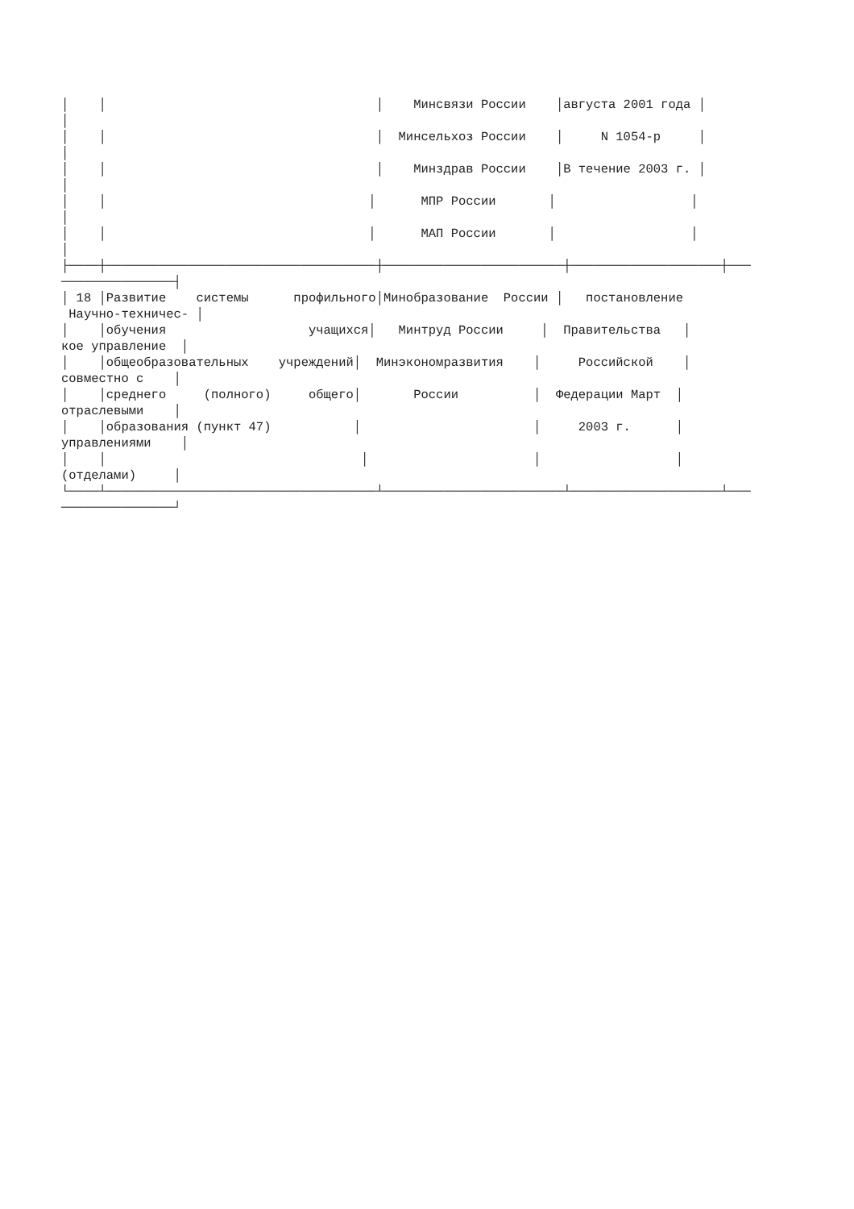│    │                                    │    Минсвязи России    │августа 2001 года │
│
│    │                                    │  Минсельхоз России    │     N 1054-р     │
│
│    │                                    │    Минздрав России    │В течение 2003 г. │
│
│    │                                   │      МПР России       │                  │
│
│    │                                   │      МАП России       │                  │
│
├────┼────────────────────────────────────┼────────────────────────┼────────────────────┼───
───────────────┤
│ 18 │Развитие    системы      профильного│Минобразование  России │   постановление
 Научно-техничес- │
│    │обучения                   учащихся│   Минтруд России     │  Правительства   │
кое управление  │
│    │общеобразовательных    учреждений│  Минэкономразвития    │     Российской    │
совместно с    │
│    │среднего     (полного)     общего│       России          │  Федерации Март  │
отраслевыми    │
│    │образования (пункт 47)           │                       │     2003 г.      │
управлениями    │
│    │                                  │                      │                  │
(отделами)     │
└────┴────────────────────────────────────┴────────────────────────┴────────────────────┴───
───────────────┘